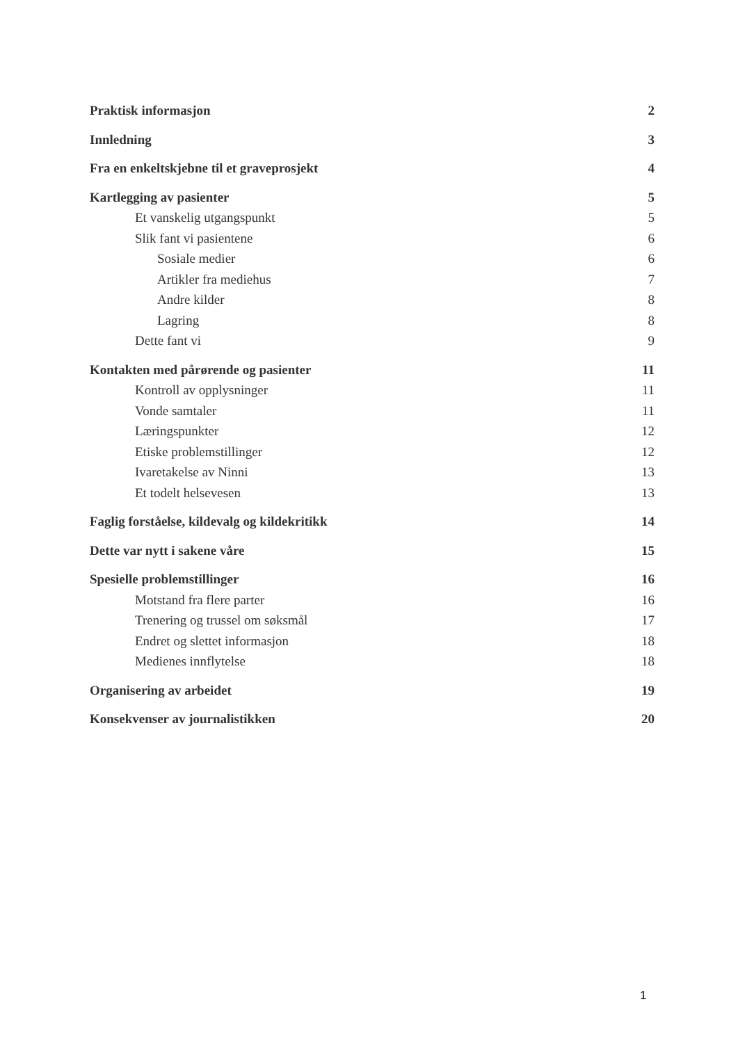Praktisk informasjon 2
Innledning 3
Fra en enkeltskjebne til et graveprosjekt 4
Kartlegging av pasienter 5
Et vanskelig utgangspunkt 5
Slik fant vi pasientene 6
Sosiale medier 6
Artikler fra mediehus 7
Andre kilder 8
Lagring 8
Dette fant vi 9
Kontakten med pårørende og pasienter 11
Kontroll av opplysninger 11
Vonde samtaler 11
Læringspunkter 12
Etiske problemstillinger 12
Ivaretakelse av Ninni 13
Et todelt helsevesen 13
Faglig forståelse, kildevalg og kildekritikk 14
Dette var nytt i sakene våre 15
Spesielle problemstillinger 16
Motstand fra flere parter 16
Trenering og trussel om søksmål 17
Endret og slettet informasjon 18
Medienes innflytelse 18
Organisering av arbeidet 19
Konsekvenser av journalistikken 20
1